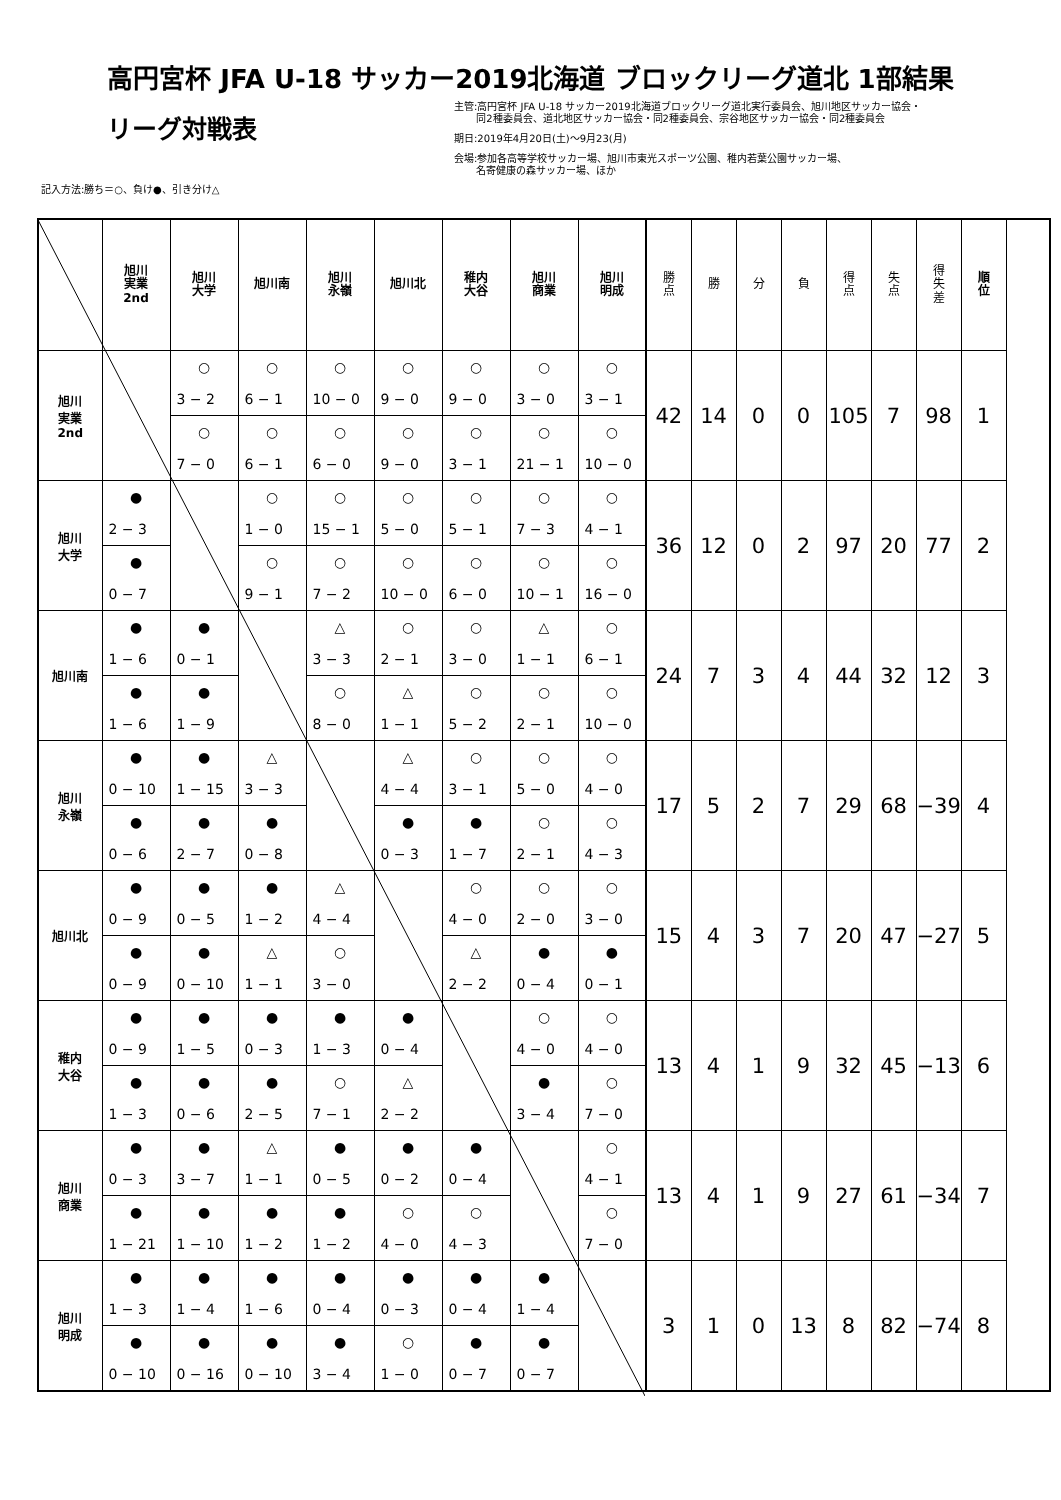高円宮杯 JFA U-18 サッカー2019北海道 ブロックリーグ道北 1部結果
リーグ対戦表
記入方法:勝ち＝○、負け●、引き分け△
主管:高円宮杯 JFA U-18 サッカー2019北海道ブロックリーグ道北実行委員会、旭川地区サッカー協会・
同2種委員会、道北地区サッカー協会・同2種委員会、宗谷地区サッカー協会・同2種委員会
期日:2019年4月20日(土)～9月23(月)
会場:参加各高等学校サッカー場、旭川市東光スポーツ公園、稚内若葉公園サッカー場、
名寄健康の森サッカー場、ほか
| | 旭川 実業 2nd | 旭川 大学 | 旭川南 | 旭川 永嶺 | 旭川北 | 稚内 大谷 | 旭川 商業 | 旭川 明成 | 勝 点 | 勝 | 分 | 負 | 得 点 | 失 点 | 得 失 差 | 順 位 |
| --- | --- | --- | --- | --- | --- | --- | --- | --- | --- | --- | --- | --- | --- | --- | --- | --- |
| 旭川 実業 2nd | | ○ | ○ | ○ | ○ | ○ | ○ | ○ | 42 | 14 | 0 | 0 | 105 | 7 | 98 | 1 |
| | | 3 − 2 | 6 − 1 | 10 − 0 | 9 − 0 | 9 − 0 | 3 − 0 | 3 − 1 | | | | | | | | |
| | | ○ | ○ | ○ | ○ | ○ | ○ | ○ | | | | | | | | |
| | | 7 − 0 | 6 − 1 | 6 − 0 | 9 − 0 | 3 − 1 | 21 − 1 | 10 − 0 | | | | | | | | |
| 旭川 大学 | ● | | ○ | ○ | ○ | ○ | ○ | ○ | 36 | 12 | 0 | 2 | 97 | 20 | 77 | 2 |
| | 2 − 3 | | 1 − 0 | 15 − 1 | 5 − 0 | 5 − 1 | 7 − 3 | 4 − 1 | | | | | | | | |
| | ● | | ○ | ○ | ○ | ○ | ○ | ○ | | | | | | | | |
| | 0 − 7 | | 9 − 1 | 7 − 2 | 10 − 0 | 6 − 0 | 10 − 1 | 16 − 0 | | | | | | | | |
| 旭川南 | ● | ● | | △ | ○ | ○ | △ | ○ | 24 | 7 | 3 | 4 | 44 | 32 | 12 | 3 |
| | 1 − 6 | 0 − 1 | | 3 − 3 | 2 − 1 | 3 − 0 | 1 − 1 | 6 − 1 | | | | | | | | |
| | ● | ● | | ○ | △ | ○ | ○ | ○ | | | | | | | | |
| | 1 − 6 | 1 − 9 | | 8 − 0 | 1 − 1 | 5 − 2 | 2 − 1 | 10 − 0 | | | | | | | | |
| 旭川 永嶺 | ● | ● | △ | | △ | ○ | ○ | ○ | 17 | 5 | 2 | 7 | 29 | 68 | −39 | 4 |
| | 0 − 10 | 1 − 15 | 3 − 3 | | 4 − 4 | 3 − 1 | 5 − 0 | 4 − 0 | | | | | | | | |
| | ● | ● | ● | | ● | ● | ○ | ○ | | | | | | | | |
| | 0 − 6 | 2 − 7 | 0 − 8 | | 0 − 3 | 1 − 7 | 2 − 1 | 4 − 3 | | | | | | | | |
| 旭川北 | ● | ● | ● | △ | | ○ | ○ | ○ | 15 | 4 | 3 | 7 | 20 | 47 | −27 | 5 |
| | 0 − 9 | 0 − 5 | 1 − 2 | 4 − 4 | | 4 − 0 | 2 − 0 | 3 − 0 | | | | | | | | |
| | ● | ● | △ | ○ | | △ | ● | ● | | | | | | | | |
| | 0 − 9 | 0 − 10 | 1 − 1 | 3 − 0 | | 2 − 2 | 0 − 4 | 0 − 1 | | | | | | | | |
| 稚内 大谷 | ● | ● | ● | ● | ● | | ○ | ○ | 13 | 4 | 1 | 9 | 32 | 45 | −13 | 6 |
| | 0 − 9 | 1 − 5 | 0 − 3 | 1 − 3 | 0 − 4 | | 4 − 0 | 4 − 0 | | | | | | | | |
| | ● | ● | ● | ○ | △ | | ● | ○ | | | | | | | | |
| | 1 − 3 | 0 − 6 | 2 − 5 | 7 − 1 | 2 − 2 | | 3 − 4 | 7 − 0 | | | | | | | | |
| 旭川 商業 | ● | ● | △ | ● | ● | ● | | ○ | 13 | 4 | 1 | 9 | 27 | 61 | −34 | 7 |
| | 0 − 3 | 3 − 7 | 1 − 1 | 0 − 5 | 0 − 2 | 0 − 4 | | 4 − 1 | | | | | | | | |
| | ● | ● | ● | ● | ○ | ○ | | ○ | | | | | | | | |
| | 1 − 21 | 1 − 10 | 1 − 2 | 1 − 2 | 4 − 0 | 4 − 3 | | 7 − 0 | | | | | | | | |
| 旭川 明成 | ● | ● | ● | ● | ● | ● | ● | | 3 | 1 | 0 | 13 | 8 | 82 | −74 | 8 |
| | 1 − 3 | 1 − 4 | 1 − 6 | 0 − 4 | 0 − 3 | 0 − 4 | 1 − 4 | | | | | | | | | |
| | ● | ● | ● | ● | ○ | ● | ● | | | | | | | | | |
| | 0 − 10 | 0 − 16 | 0 − 10 | 3 − 4 | 1 − 0 | 0 − 7 | 0 − 7 | | | | | | | | | |